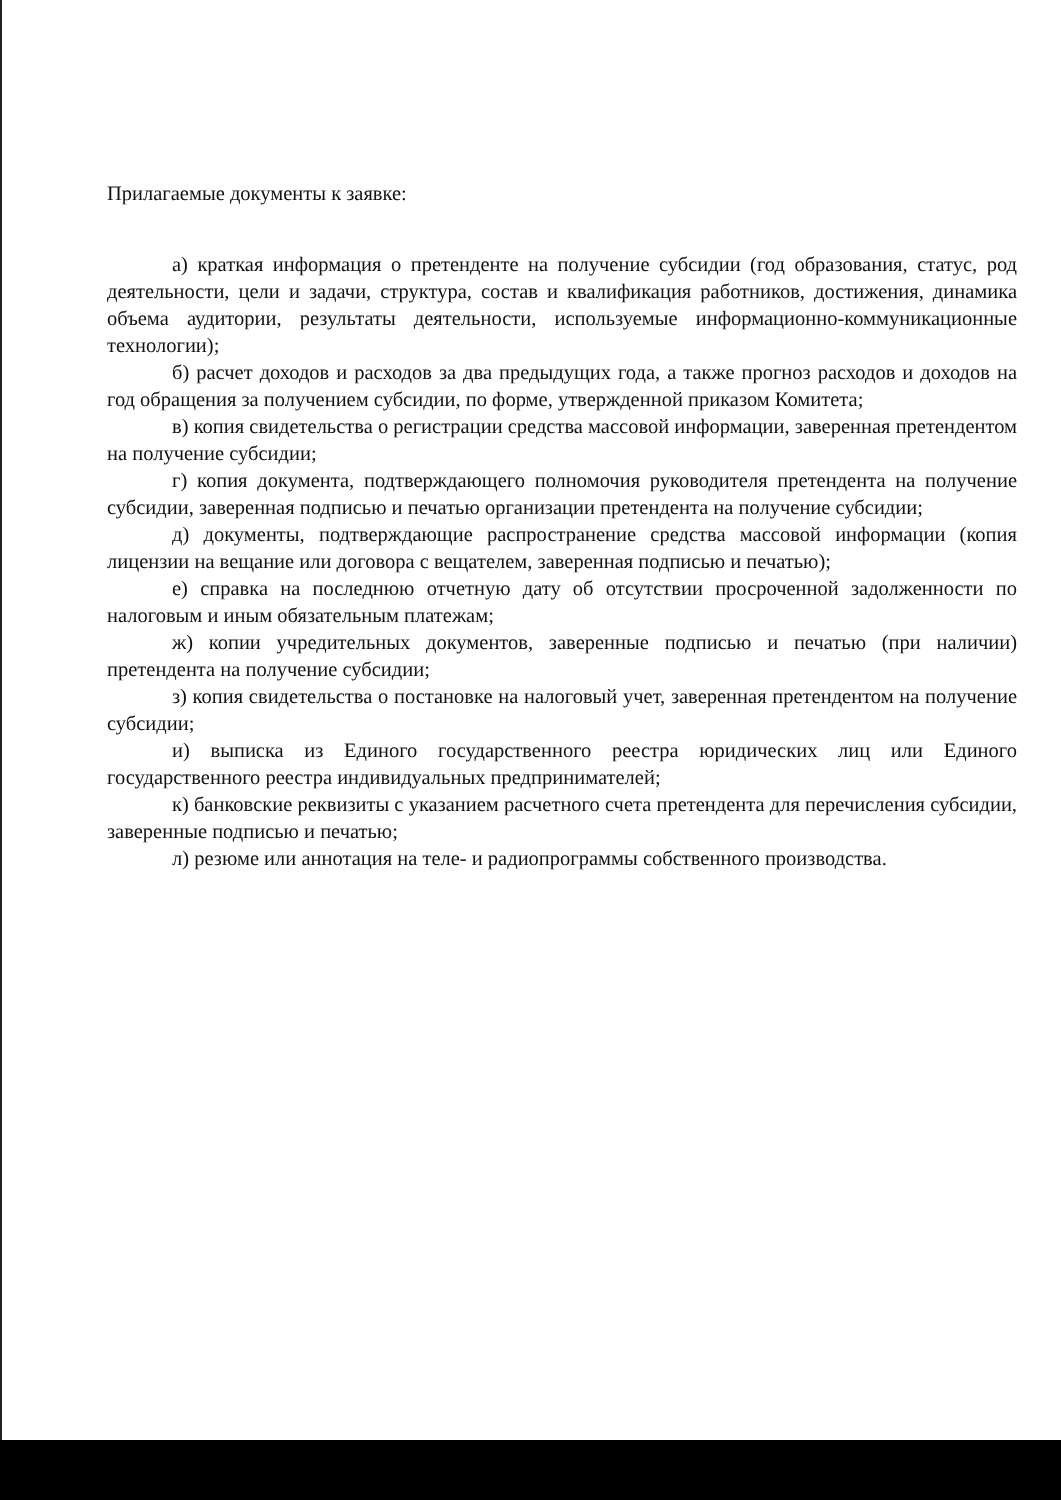Прилагаемые документы к заявке:
а) краткая информация о претенденте на получение субсидии (год образования, статус, род деятельности, цели и задачи, структура, состав и квалификация работников, достижения, динамика объема аудитории, результаты деятельности, используемые информационно-коммуникационные технологии);
б) расчет доходов и расходов за два предыдущих года, а также прогноз расходов и доходов на год обращения за получением субсидии, по форме, утвержденной приказом Комитета;
в) копия свидетельства о регистрации средства массовой информации, заверенная претендентом на получение субсидии;
г) копия документа, подтверждающего полномочия руководителя претендента на получение субсидии, заверенная подписью и печатью организации претендента на получение субсидии;
д) документы, подтверждающие распространение средства массовой информации (копия лицензии на вещание или договора с вещателем, заверенная подписью и печатью);
е) справка на последнюю отчетную дату об отсутствии просроченной задолженности по налоговым и иным обязательным платежам;
ж) копии учредительных документов, заверенные подписью и печатью (при наличии) претендента на получение субсидии;
з) копия свидетельства о постановке на налоговый учет, заверенная претендентом на получение субсидии;
и) выписка из Единого государственного реестра юридических лиц или Единого государственного реестра индивидуальных предпринимателей;
к) банковские реквизиты с указанием расчетного счета претендента для перечисления субсидии, заверенные подписью и печатью;
л) резюме или аннотация на теле- и радиопрограммы собственного производства.